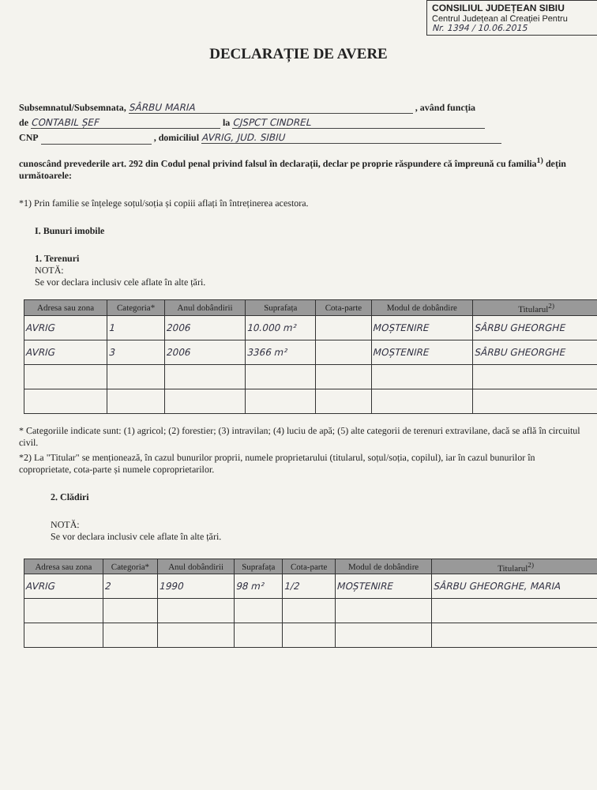CONSILIUL JUDEȚEAN SIBIU
Centrul Județean al Creației Pentru
Nr. 1394 / 10.06.2015
DECLARAȚIE DE AVERE
Subsemnatul/Subsemnata, SÂRBU MARIA , având funcția
de CONTABIL ȘEF la CJSPCT CINDREL
CNP , domiciliul AVRIG, JUD. SIBIU
cunoscând prevederile art. 292 din Codul penal privind falsul în declarații, declar pe proprie răspundere că împreună cu familia<sup>1)</sup> dețin următoarele:
*1) Prin familie se înțelege soțul/soția și copiii aflați în întreținerea acestora.
I. Bunuri imobile
1. Terenuri
NOTĂ:
Se vor declara inclusiv cele aflate în alte țări.
| Adresa sau zona | Categoria* | Anul dobândirii | Suprafața | Cota-parte | Modul de dobândire | Titularul<sup>2)</sup> |
| --- | --- | --- | --- | --- | --- | --- |
| AVRIG | 1 | 2006 | 10.000 m² | | MOȘTENIRE | SÂRBU GHEORGHE |
| AVRIG | 3 | 2006 | 3366 m² | | MOȘTENIRE | SÂRBU GHEORGHE |
* Categoriile indicate sunt: (1) agricol; (2) forestier; (3) intravilan; (4) luciu de apă; (5) alte categorii de terenuri extravilane, dacă se află în circuitul civil.
*2) La "Titular" se menționează, în cazul bunurilor proprii, numele proprietarului (titularul, soțul/soția, copilul), iar în cazul bunurilor în coproprietate, cota-parte și numele coproprietarilor.
2. Clădiri
NOTĂ:
Se vor declara inclusiv cele aflate în alte țări.
| Adresa sau zona | Categoria* | Anul dobândirii | Suprafața | Cota-parte | Modul de dobândire | Titularul<sup>2)</sup> |
| --- | --- | --- | --- | --- | --- | --- |
| AVRIG | 2 | 1990 | 98 m² | 1/2 | MOȘTENIRE | SÂRBU GHEORGHE, MARIA |